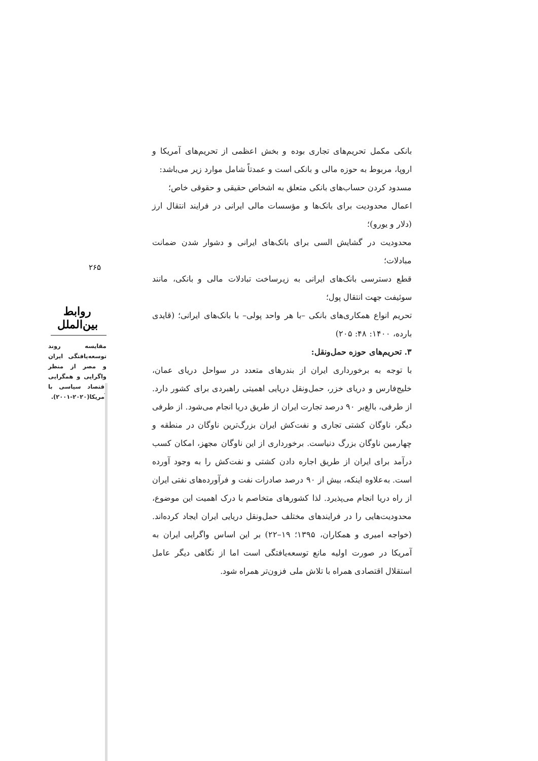بانکی مکمل تحریم‌های تجاری بوده و بخش اعظمی از تحریم‌های آمریکا و اروپا، مربوط به حوزه مالی و بانکی است و عمدتاً شامل موارد زیر می‌باشد:
مسدود کردن حساب‌های بانکی متعلق به اشخاص حقیقی و حقوقی خاص؛
اعمال محدودیت برای بانک‌ها و مؤسسات مالی ایرانی در فرایند انتقال ارز (دلار و یورو)؛
محدودیت در گشایش السی برای بانک‌های ایرانی و دشوار شدن ضمانت مبادلات؛
قطع دسترسی بانک‌های ایرانی به زیرساخت تبادلات مالی و بانکی، مانند سوئیفت جهت انتقال پول؛
تحریم انواع همکاری‌های بانکی –با هر واحد پولی– با بانک‌های ایرانی؛ (قایدی بارده، ۱۴۰۰: ۴۸: ۲۰۵)
۳. تحریم‌های حوزه حمل‌ونقل:
با توجه به برخورداری ایران از بندرهای متعدد در سواحل دریای عمان، خلیج‌فارس و دریای خزر، حمل‌ونقل دریایی اهمیتی راهبردی برای کشور دارد. از طرفی، بالغ‌بر ۹۰ درصد تجارت ایران از طریق دریا انجام می‌شود. از طرفی دیگر، ناوگان کشتی تجاری و نفت‌کش ایران بزرگ‌ترین ناوگان در منطقه و چهارمین ناوگان بزرگ دنیاست. برخورداری از این ناوگان مجهز، امکان کسب درآمد برای ایران از طریق اجاره دادن کشتی و نفت‌کش را به وجود آورده است. به‌علاوه اینکه، بیش از ۹۰ درصد صادرات نفت و فرآورده‌های نفتی ایران از راه دریا انجام می‌پذیرد. لذا کشورهای متخاصم با درک اهمیت این موضوع، محدودیت‌هایی را در فرایندهای مختلف حمل‌ونقل دریایی ایران ایجاد کرده‌اند. (خواجه امیری و همکاران، ۱۳۹۵؛ ۱۹–۲۲) بر این اساس واگرایی ایران به آمریکا در صورت اولیه مانع توسعه‌یافتگی است اما از نگاهی دیگر عامل استقلال اقتصادی همراه با تلاش ملی فزون‌تر همراه شود.
۲۶۵
روابط بین‌الملل
مقایسه روند توسعه‌یافتگی ایران و مصر از منظر واگرایی و همگرایی اقتصاد سیاسی با آمریکا(۲۰۲۰-۲۰۰۱).